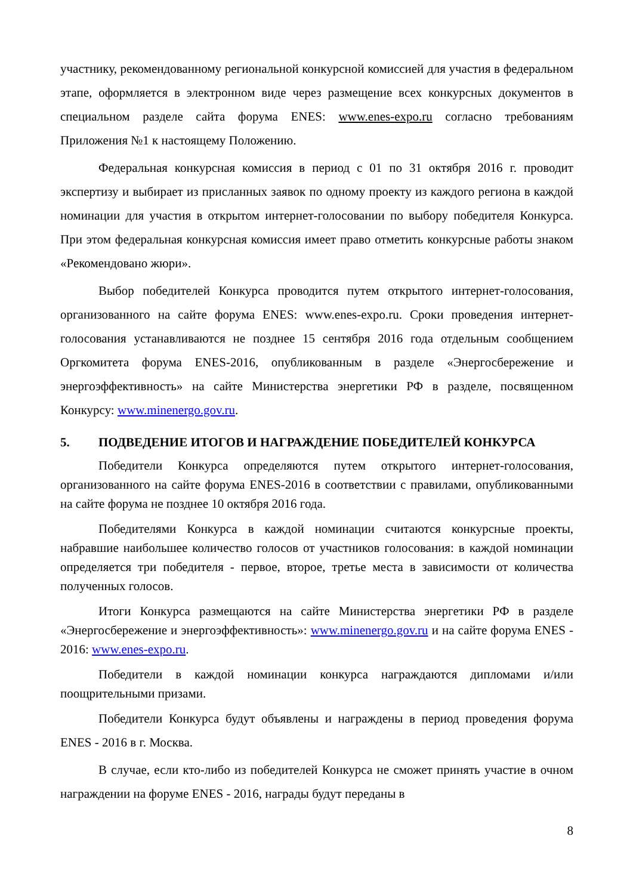участнику, рекомендованному региональной конкурсной комиссией для участия в федеральном этапе, оформляется в электронном виде через размещение всех конкурсных документов в специальном разделе сайта форума ENES: www.enes-expo.ru согласно требованиям Приложения №1 к настоящему Положению.
Федеральная конкурсная комиссия в период с 01 по 31 октября 2016 г. проводит экспертизу и выбирает из присланных заявок по одному проекту из каждого региона в каждой номинации для участия в открытом интернет-голосовании по выбору победителя Конкурса. При этом федеральная конкурсная комиссия имеет право отметить конкурсные работы знаком «Рекомендовано жюри».
Выбор победителей Конкурса проводится путем открытого интернет-голосования, организованного на сайте форума ENES: www.enes-expo.ru. Сроки проведения интернет-голосования устанавливаются не позднее 15 сентября 2016 года отдельным сообщением Оргкомитета форума ENES-2016, опубликованным в разделе «Энергосбережение и энергоэффективность» на сайте Министерства энергетики РФ в разделе, посвященном Конкурсу: www.minenergo.gov.ru.
5. ПОДВЕДЕНИЕ ИТОГОВ И НАГРАЖДЕНИЕ ПОБЕДИТЕЛЕЙ КОНКУРСА
Победители Конкурса определяются путем открытого интернет-голосования, организованного на сайте форума ENES-2016 в соответствии с правилами, опубликованными на сайте форума не позднее 10 октября 2016 года.
Победителями Конкурса в каждой номинации считаются конкурсные проекты, набравшие наибольшее количество голосов от участников голосования: в каждой номинации определяется три победителя - первое, второе, третье места в зависимости от количества полученных голосов.
Итоги Конкурса размещаются на сайте Министерства энергетики РФ в разделе «Энергосбережение и энергоэффективность»: www.minenergo.gov.ru и на сайте форума ENES - 2016: www.enes-expo.ru.
Победители в каждой номинации конкурса награждаются дипломами и/или поощрительными призами.
Победители Конкурса будут объявлены и награждены в период проведения форума ENES - 2016 в г. Москва.
В случае, если кто-либо из победителей Конкурса не сможет принять участие в очном награждении на форуме ENES - 2016, награды будут переданы в
8